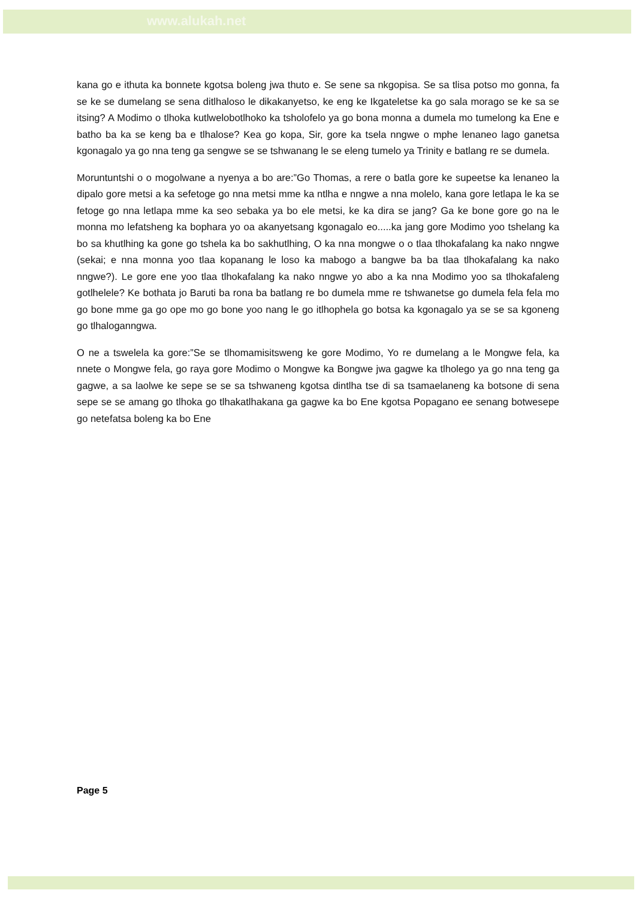www.alukah.net
kana go e ithuta ka bonnete kgotsa boleng jwa thuto e. Se sene sa nkgopisa. Se sa tlisa potso mo gonna, fa se ke se dumelang se sena ditlhaloso le dikakanyetso, ke eng ke Ikgateletse ka go sala morago se ke sa se itsing? A Modimo o tlhoka kutlwelobotlhoko ka tsholofelo ya go bona monna a dumela mo tumelong ka Ene e batho ba ka se keng ba e tlhalose? Kea go kopa, Sir, gore ka tsela nngwe o mphe lenaneo lago ganetsa kgonagalo ya go nna teng ga sengwe se se tshwanang le se eleng tumelo ya Trinity e batlang re se dumela.
Moruntuntshi o o mogolwane a nyenya a bo are:”Go Thomas, a rere o batla gore ke supeetse ka lenaneo la dipalo gore metsi a ka sefetoge go nna metsi mme ka ntlha e nngwe a nna molelo, kana gore letlapa le ka se fetoge go nna letlapa mme ka seo sebaka ya bo ele metsi, ke ka dira se jang? Ga ke bone gore go na le monna mo lefatsheng ka bophara yo oa akanyetsang kgonagalo eo.....ka jang gore Modimo yoo tshelang ka bo sa khutlhing ka gone go tshela ka bo sakhutlhing, O ka nna mongwe o o tlaa tlhokafalang ka nako nngwe (sekai; e nna monna yoo tlaa kopanang le loso ka mabogo a bangwe ba ba tlaa tlhokafalang ka nako nngwe?). Le gore ene yoo tlaa tlhokafalang ka nako nngwe yo abo a ka nna Modimo yoo sa tlhokafaleng gotlhelele? Ke bothata jo Baruti ba rona ba batlang re bo dumela mme re tshwanetse go dumela fela fela mo go bone mme ga go ope mo go bone yoo nang le go itlhophela go botsa ka kgonagalo ya se se sa kgoneng go tlhaloganngwa.
O ne a tswelela ka gore:”Se se tlhomamisitsweng ke gore Modimo, Yo re dumelang a le Mongwe fela, ka nnete o Mongwe fela, go raya gore Modimo o Mongwe ka Bongwe jwa gagwe ka tlholego ya go nna teng ga gagwe, a sa laolwe ke sepe se se sa tshwaneng kgotsa dintlha tse di sa tsamaelaneng ka botsone di sena sepe se se amang go tlhoka go tlhakatlhakana ga gagwe ka bo Ene kgotsa Popagano ee senang botwesepe go netefatsa boleng ka bo Ene
Page 5